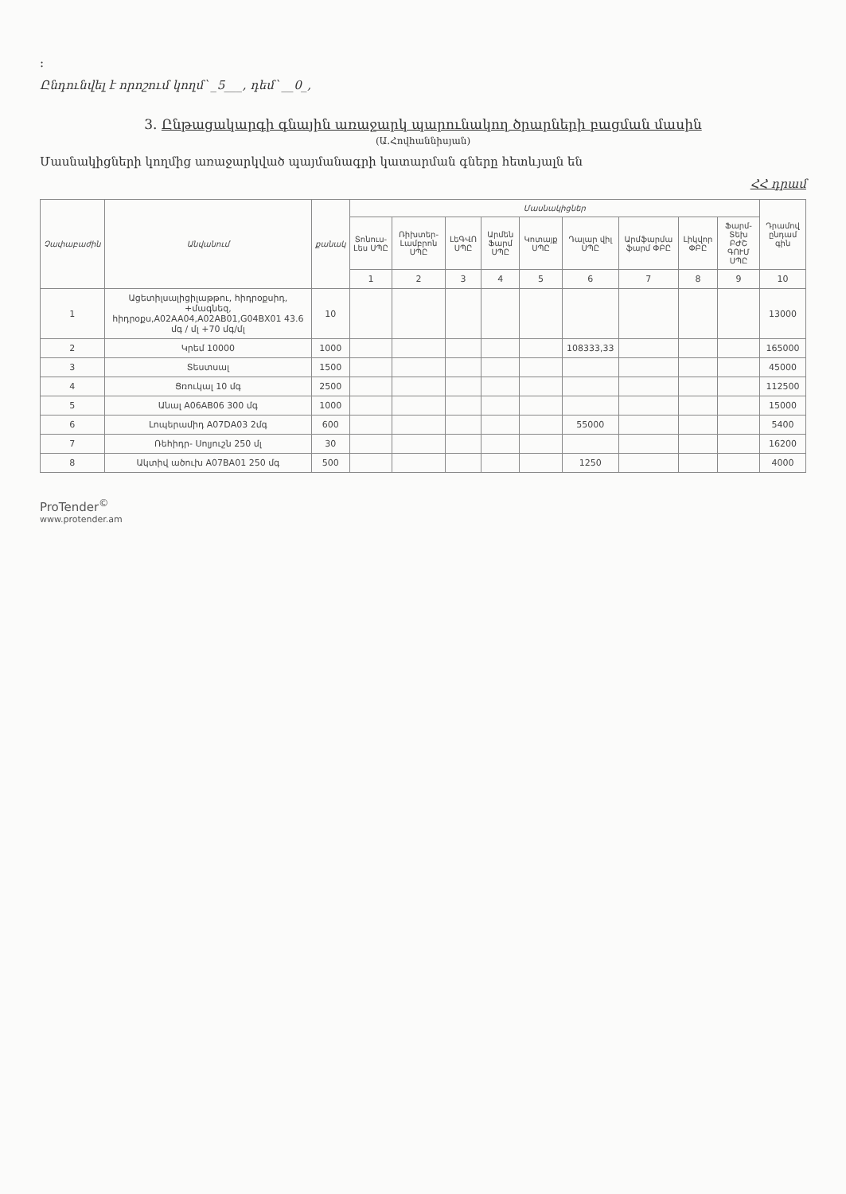:
Ընդունվել է որոշում կողմ՝ _5___, դեմ՝ __0_,
3. Ընթացակարգի գնային առաջարկ պարունակող ծրարների բացման մասին
(Ա.Հովհաննիսյան)
Մասնակիցների կողմից առաջարկված պայմանագրի կատարման գները հետևյալն են
ՀՀ դրամ
| Չափաբաժին | Անվանում | քանակ | Մասնակիցներ | | | | | | | | | Դրամով ընդամ գին |
| --- | --- | --- | --- | --- | --- | --- | --- | --- | --- | --- | --- | --- |
| | | | Տոնուս-Լես ՍՊԸ | Ռիխտեր-Լամբրոն ՍՊԸ | ԼեԳՎՈ ՍՊԸ | Արմեն Ֆարմ ՍՊԸ | Կոտայք ՍՊԸ | Դալար վիլ ՍՊԸ | Արմֆարմա ֆարմ ՓԲԸ | Լիկվոր ՓԲԸ | Ֆարմ-Տեխ ԲԺՇ ԳՈՒՄ ՍՊԸ | |
| | | | 1 | 2 | 3 | 4 | 5 | 6 | 7 | 8 | 9 | 10 |
| 1 | Ացետիլսալիցիլաթթու, հիդրօքսիդ, +մագնեզ, հիդրօքս,A02AA04,A02AB01,G04BX01 43.6 մգ / մլ +70 մգ/մլ | 10 | | | | | | | | | | 13000 |
| 2 | Կրեմ 10000 | 1000 | | | | | | 108333,33 | | | | 165000 |
| 3 | Տեստսալ | 1500 | | | | | | | | | | 45000 |
| 4 | Ցռուկալ 10 մգ | 2500 | | | | | | | | | | 112500 |
| 5 | Անալ A06AB06 300 մգ | 1000 | | | | | | | | | | 15000 |
| 6 | Լոպերամիդ A07DA03 2մգ | 600 | | | | | | 55000 | | | | 5400 |
| 7 | Ռեհիդր- Սոլյուշն 250 մլ | 30 | | | | | | | | | | 16200 |
| 8 | Ակտիվ ածուխ A07BA01 250 մգ | 500 | | | | | | 1250 | | | | 4000 |
ProTender<sup>©</sup>
www.protender.am